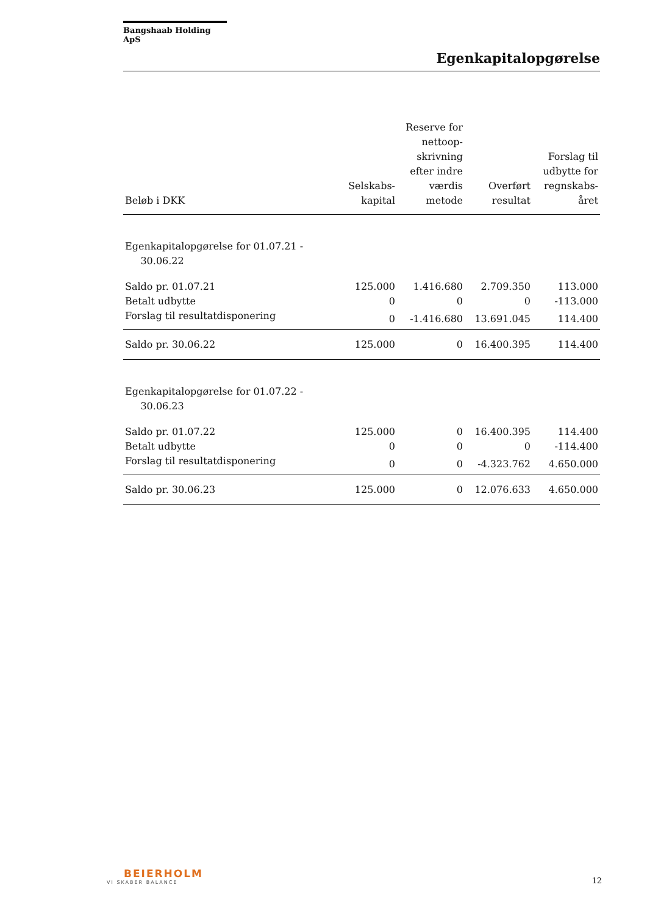Bangshaab Holding ApS
Egenkapitalopgørelse
| Beløb i DKK | Selskabs- kapital | Reserve for nettoop- skrivning efter indre værdis metode | Overført resultat | Forslag til udbytte for regnskabs- året |
| --- | --- | --- | --- | --- |
| Egenkapitalopgørelse for 01.07.21 - 30.06.22 | | | | |
| Saldo pr. 01.07.21 | 125.000 | 1.416.680 | 2.709.350 | 113.000 |
| Betalt udbytte | 0 | 0 | 0 | -113.000 |
| Forslag til resultatdisponering | 0 | -1.416.680 | 13.691.045 | 114.400 |
| Saldo pr. 30.06.22 | 125.000 | 0 | 16.400.395 | 114.400 |
| Egenkapitalopgørelse for 01.07.22 - 30.06.23 | | | | |
| Saldo pr. 01.07.22 | 125.000 | 0 | 16.400.395 | 114.400 |
| Betalt udbytte | 0 | 0 | 0 | -114.400 |
| Forslag til resultatdisponering | 0 | 0 | -4.323.762 | 4.650.000 |
| Saldo pr. 30.06.23 | 125.000 | 0 | 12.076.633 | 4.650.000 |
BEIERHOLM
VI SKABER BALANCE
12